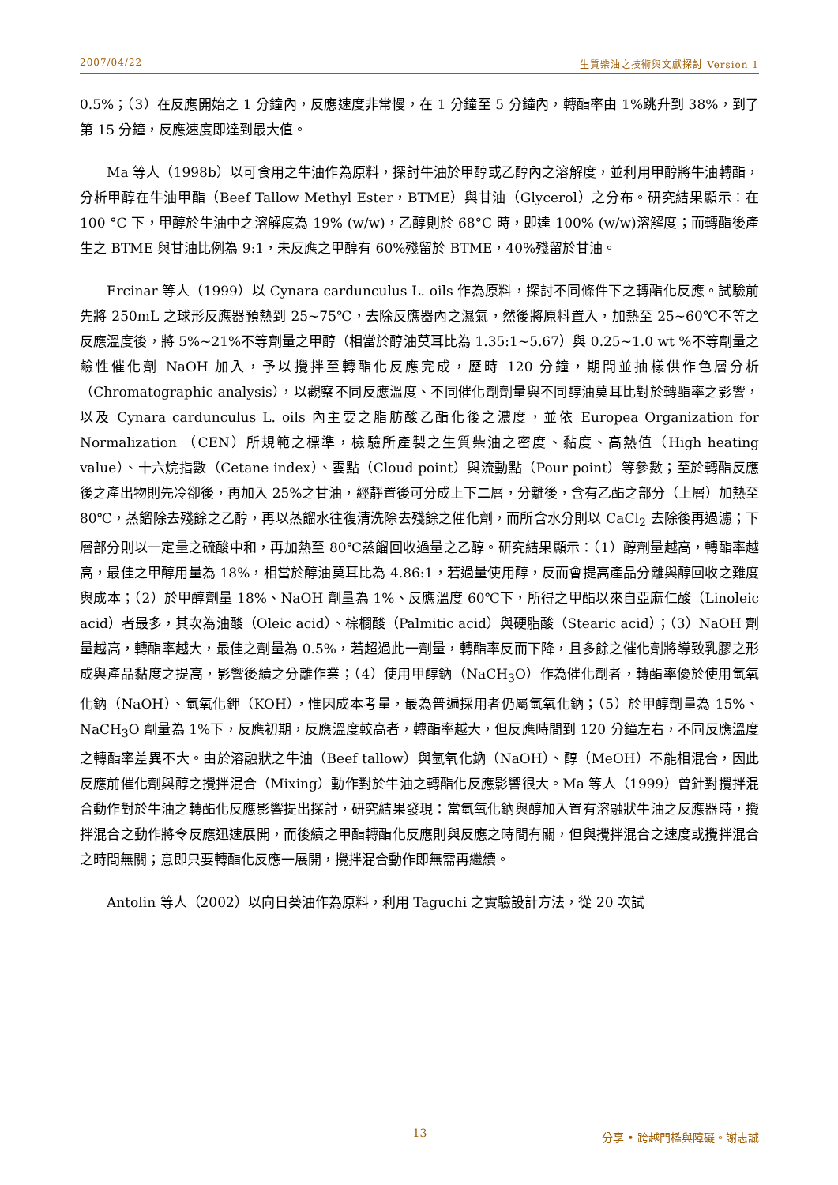2007/04/22 生質柴油之技術與文獻探討 Version 1
0.5%；（3）在反應開始之 1 分鐘內，反應速度非常慢，在 1 分鐘至 5 分鐘內，轉酯率由 1%跳升到 38%，到了第 15 分鐘，反應速度即達到最大值。
Ma 等人（1998b）以可食用之牛油作為原料，探討牛油於甲醇或乙醇內之溶解度，並利用甲醇將牛油轉酯，分析甲醇在牛油甲酯（Beef Tallow Methyl Ester，BTME）與甘油（Glycerol）之分布。研究結果顯示：在 100 °C 下，甲醇於牛油中之溶解度為 19% (w/w)，乙醇則於 68°C 時，即達 100% (w/w)溶解度；而轉酯後產生之 BTME 與甘油比例為 9:1，未反應之甲醇有 60%殘留於 BTME，40%殘留於甘油。
Ercinar 等人（1999）以 Cynara cardunculus L. oils 作為原料，探討不同條件下之轉酯化反應。試驗前先將 250mL 之球形反應器預熱到 25~75℃，去除反應器內之濕氣，然後將原料置入，加熱至 25~60℃不等之反應溫度後，將 5%~21%不等劑量之甲醇（相當於醇油莫耳比為 1.35:1~5.67）與 0.25~1.0 wt %不等劑量之鹼性催化劑 NaOH 加入，予以攪拌至轉酯化反應完成，歷時 120 分鐘，期間並抽樣供作色層分析（Chromatographic analysis），以觀察不同反應溫度、不同催化劑劑量與不同醇油莫耳比對於轉酯率之影響，以及 Cynara cardunculus L. oils 內主要之脂肪酸乙酯化後之濃度，並依 Europea Organization for Normalization （CEN）所規範之標準，檢驗所產製之生質柴油之密度、黏度、高熱值（High heating value）、十六烷指數（Cetane index）、雲點（Cloud point）與流動點（Pour point）等參數；至於轉酯反應後之產出物則先冷卻後，再加入 25%之甘油，經靜置後可分成上下二層，分離後，含有乙酯之部分（上層）加熱至 80℃，蒸餾除去殘餘之乙醇，再以蒸餾水往復清洗除去殘餘之催化劑，而所含水分則以 CaCl<sub>2</sub> 去除後再過濾；下層部分則以一定量之硫酸中和，再加熱至 80℃蒸餾回收過量之乙醇。研究結果顯示：（1）醇劑量越高，轉酯率越高，最佳之甲醇用量為 18%，相當於醇油莫耳比為 4.86:1，若過量使用醇，反而會提高產品分離與醇回收之難度與成本；（2）於甲醇劑量 18%、NaOH 劑量為 1%、反應溫度 60℃下，所得之甲酯以來自亞麻仁酸（Linoleic acid）者最多，其次為油酸（Oleic acid）、棕櫚酸（Palmitic acid）與硬脂酸（Stearic acid）；（3）NaOH 劑量越高，轉酯率越大，最佳之劑量為 0.5%，若超過此一劑量，轉酯率反而下降，且多餘之催化劑將導致乳膠之形成與產品黏度之提高，影響後續之分離作業；（4）使用甲醇鈉（NaCH<sub>3</sub>O）作為催化劑者，轉酯率優於使用氫氧化鈉（NaOH）、氫氧化鉀（KOH），惟因成本考量，最為普遍採用者仍屬氫氧化鈉；（5）於甲醇劑量為 15%、NaCH<sub>3</sub>O 劑量為 1%下，反應初期，反應溫度較高者，轉酯率越大，但反應時間到 120 分鐘左右，不同反應溫度之轉酯率差異不大。由於溶融狀之牛油（Beef tallow）與氫氧化鈉（NaOH）、醇（MeOH）不能相混合，因此反應前催化劑與醇之攪拌混合（Mixing）動作對於牛油之轉酯化反應影響很大。Ma 等人（1999）曾針對攪拌混合動作對於牛油之轉酯化反應影響提出探討，研究結果發現：當氫氧化鈉與醇加入置有溶融狀牛油之反應器時，攪拌混合之動作將令反應迅速展開，而後續之甲酯轉酯化反應則與反應之時間有關，但與攪拌混合之速度或攪拌混合之時間無關；意即只要轉酯化反應一展開，攪拌混合動作即無需再繼續。
Antolin 等人（2002）以向日葵油作為原料，利用 Taguchi 之實驗設計方法，從 20 次試
13 分享 • 跨越門檻與障礙。謝志誠